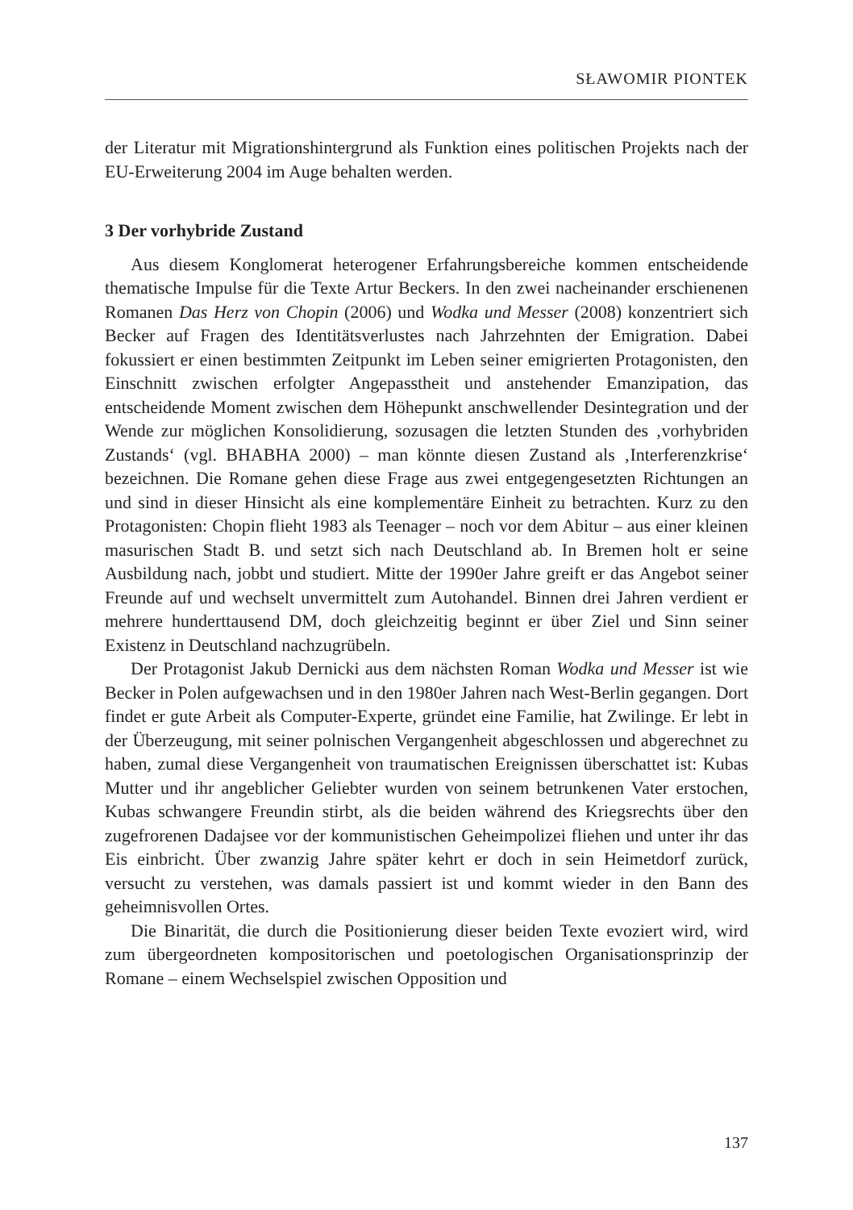SŁAWOMIR PIONTEK
der Literatur mit Migrationshintergrund als Funktion eines politischen Projekts nach der EU-Erweiterung 2004 im Auge behalten werden.
3 Der vorhybride Zustand
Aus diesem Konglomerat heterogener Erfahrungsbereiche kommen entscheidende thematische Impulse für die Texte Artur Beckers. In den zwei nacheinander erschienenen Romanen Das Herz von Chopin (2006) und Wodka und Messer (2008) konzentriert sich Becker auf Fragen des Identitätsverlustes nach Jahrzehnten der Emigration. Dabei fokussiert er einen bestimmten Zeitpunkt im Leben seiner emigrierten Protagonisten, den Einschnitt zwischen erfolgter Angepasstheit und anstehender Emanzipation, das entscheidende Moment zwischen dem Höhepunkt anschwellender Desintegration und der Wende zur möglichen Konsolidierung, sozusagen die letzten Stunden des ‚vorhybriden Zustands‘ (vgl. BHABHA 2000) – man könnte diesen Zustand als ‚Interferenzkrise‘ bezeichnen. Die Romane gehen diese Frage aus zwei entgegengesetzten Richtungen an und sind in dieser Hinsicht als eine komplementäre Einheit zu betrachten. Kurz zu den Protagonisten: Chopin flieht 1983 als Teenager – noch vor dem Abitur – aus einer kleinen masurischen Stadt B. und setzt sich nach Deutschland ab. In Bremen holt er seine Ausbildung nach, jobbt und studiert. Mitte der 1990er Jahre greift er das Angebot seiner Freunde auf und wechselt unvermittelt zum Autohandel. Binnen drei Jahren verdient er mehrere hunderttausend DM, doch gleichzeitig beginnt er über Ziel und Sinn seiner Existenz in Deutschland nachzugrübeln.
Der Protagonist Jakub Dernicki aus dem nächsten Roman Wodka und Messer ist wie Becker in Polen aufgewachsen und in den 1980er Jahren nach West-Berlin gegangen. Dort findet er gute Arbeit als Computer-Experte, gründet eine Familie, hat Zwilinge. Er lebt in der Überzeugung, mit seiner polnischen Vergangenheit abgeschlossen und abgerechnet zu haben, zumal diese Vergangenheit von traumatischen Ereignissen überschattet ist: Kubas Mutter und ihr angeblicher Geliebter wurden von seinem betrunkenen Vater erstochen, Kubas schwangere Freundin stirbt, als die beiden während des Kriegsrechts über den zugefrorenen Dadajsee vor der kommunistischen Geheimpolizei fliehen und unter ihr das Eis einbricht. Über zwanzig Jahre später kehrt er doch in sein Heimetdorf zurück, versucht zu verstehen, was damals passiert ist und kommt wieder in den Bann des geheimnisvollen Ortes.
Die Binarität, die durch die Positionierung dieser beiden Texte evoziert wird, wird zum übergeordneten kompositorischen und poetologischen Organisationsprinzip der Romane – einem Wechselspiel zwischen Opposition und
137